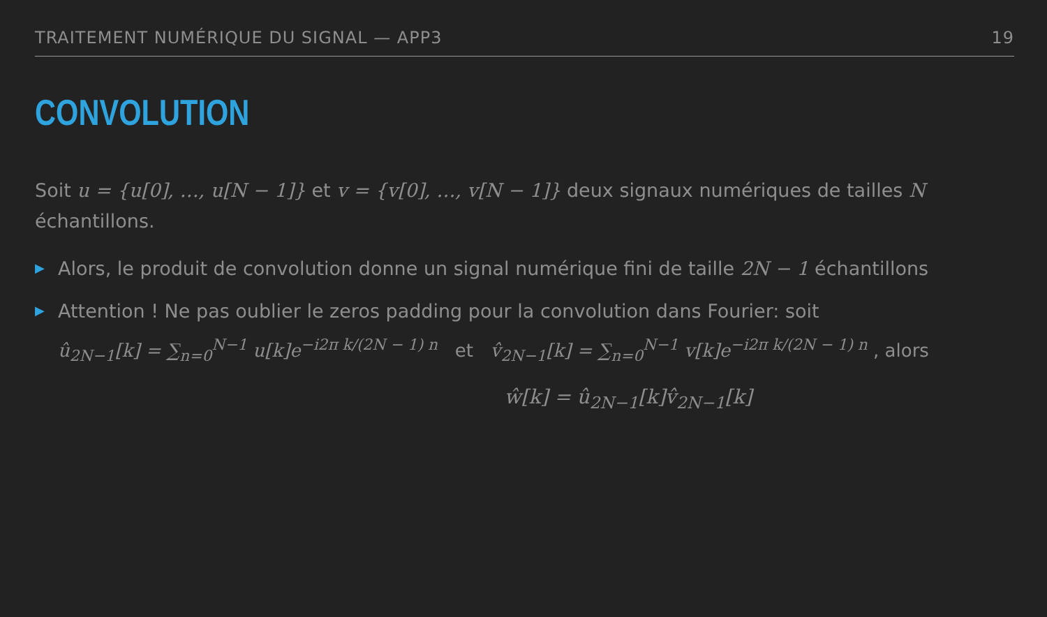TRAITEMENT NUMÉRIQUE DU SIGNAL — APP3 19
CONVOLUTION
Soit u = {u[0], …, u[N − 1]} et v = {v[0], …, v[N − 1]} deux signaux numériques de tailles N échantillons.
▶ Alors, le produit de convolution donne un signal numérique fini de taille 2N − 1 échantillons
▶ Attention ! Ne pas oublier le zeros padding pour la convolution dans Fourier: soit
û<sub>2N−1</sub>[k] = ∑<sub>n=0</sub><sup>N−1</sup> u[k]e<sup>−i2π k/(2N − 1) n</sup> et v̂<sub>2N−1</sub>[k] = ∑<sub>n=0</sub><sup>N−1</sup> v[k]e<sup>−i2π k/(2N − 1) n</sup> , alors
ŵ[k] = û<sub>2N−1</sub>[k]v̂<sub>2N−1</sub>[k]